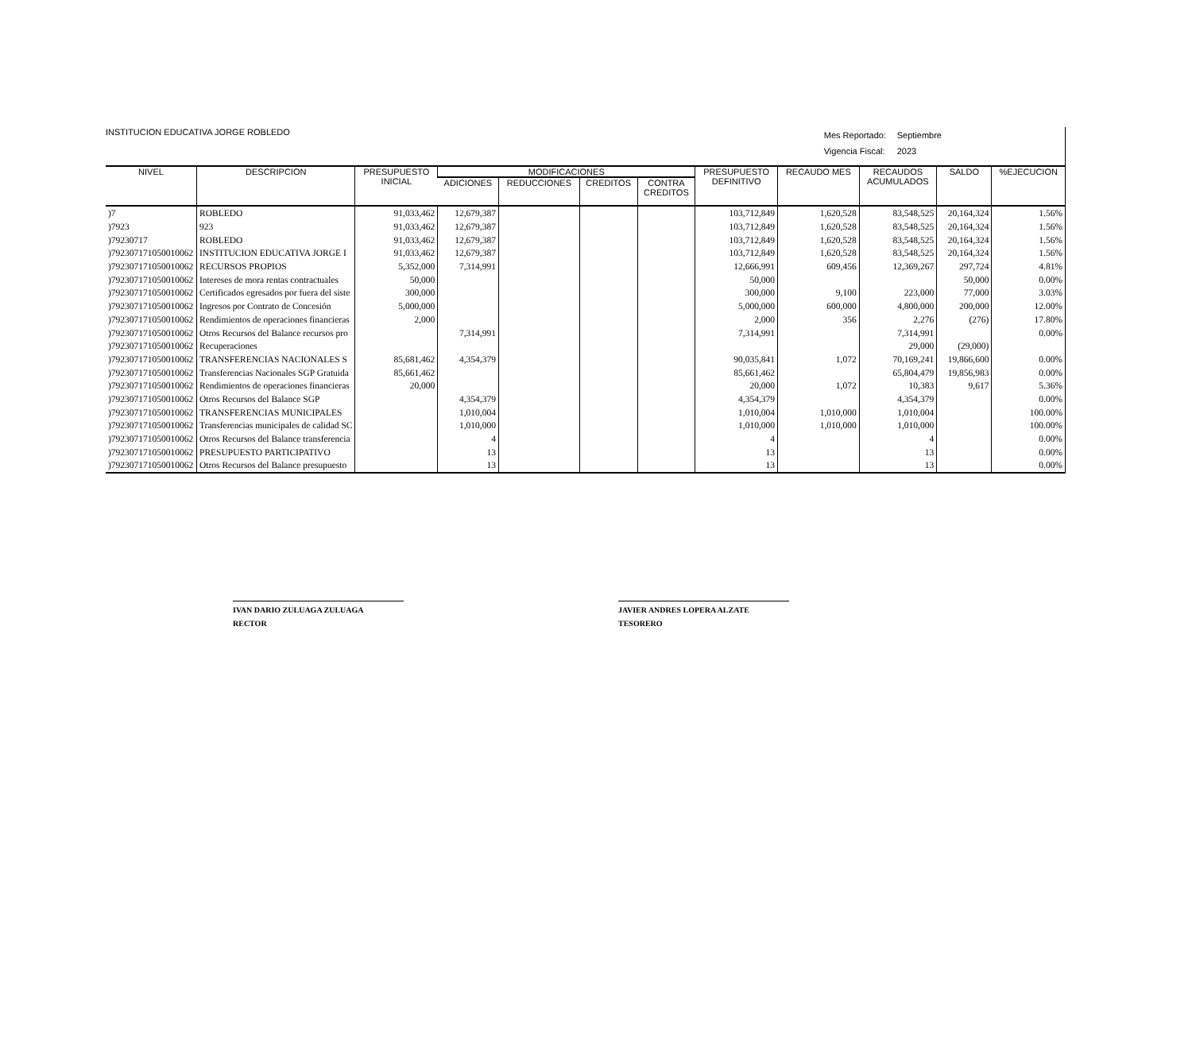INSTITUCION EDUCATIVA JORGE ROBLEDO
Mes Reportado: Septiembre
Vigencia Fiscal: 2023
| NIVEL | DESCRIPCION | PRESUPUESTO INICIAL | MODIFICACIONES | | | | PRESUPUESTO DEFINITIVO | RECAUDO MES | RECAUDOS ACUMULADOS | SALDO | %EJECUCION |
| --- | --- | --- | --- | --- | --- | --- | --- | --- | --- | --- | --- |
| | | | ADICIONES | REDUCCIONES | CREDITOS | CONTRA CREDITOS | | | | | |
| )7 | ROBLEDO | 91,033,462 | 12,679,387 | | | | 103,712,849 | 1,620,528 | 83,548,525 | 20,164,324 | 1.56% |
| )7923 | 923 | 91,033,462 | 12,679,387 | | | | 103,712,849 | 1,620,528 | 83,548,525 | 20,164,324 | 1.56% |
| )79230717 | ROBLEDO | 91,033,462 | 12,679,387 | | | | 103,712,849 | 1,620,528 | 83,548,525 | 20,164,324 | 1.56% |
| )792307171050010062 | INSTITUCION EDUCATIVA JORGE I | 91,033,462 | 12,679,387 | | | | 103,712,849 | 1,620,528 | 83,548,525 | 20,164,324 | 1.56% |
| )792307171050010062 | RECURSOS PROPIOS | 5,352,000 | 7,314,991 | | | | 12,666,991 | 609,456 | 12,369,267 | 297,724 | 4.81% |
| )792307171050010062 | Intereses de mora rentas contractuales | 50,000 | | | | | 50,000 | | | 50,000 | 0.00% |
| )792307171050010062 | Certificados egresados por fuera del siste | 300,000 | | | | | 300,000 | 9,100 | 223,000 | 77,000 | 3.03% |
| )792307171050010062 | Ingresos por Contrato de Concesión | 5,000,000 | | | | | 5,000,000 | 600,000 | 4,800,000 | 200,000 | 12.00% |
| )792307171050010062 | Rendimientos de operaciones financieras | 2,000 | | | | | 2,000 | 356 | 2,276 | (276) | 17.80% |
| )792307171050010062 | Otros Recursos del Balance recursos pro | | 7,314,991 | | | | 7,314,991 | | 7,314,991 | | 0.00% |
| )792307171050010062 | Recuperaciones | | | | | | | | 29,000 | (29,000) | |
| )792307171050010062 | TRANSFERENCIAS NACIONALES S | 85,681,462 | 4,354,379 | | | | 90,035,841 | 1,072 | 70,169,241 | 19,866,600 | 0.00% |
| )792307171050010062 | Transferencias Nacionales SGP Gratuida | 85,661,462 | | | | | 85,661,462 | | 65,804,479 | 19,856,983 | 0.00% |
| )792307171050010062 | Rendimientos de operaciones financieras | 20,000 | | | | | 20,000 | 1,072 | 10,383 | 9,617 | 5.36% |
| )792307171050010062 | Otros Recursos del Balance SGP | | 4,354,379 | | | | 4,354,379 | | 4,354,379 | | 0.00% |
| )792307171050010062 | TRANSFERENCIAS MUNICIPALES | | 1,010,004 | | | | 1,010,004 | 1,010,000 | 1,010,004 | | 100.00% |
| )792307171050010062 | Transferencias municipales de calidad SC | | 1,010,000 | | | | 1,010,000 | 1,010,000 | 1,010,000 | | 100.00% |
| )792307171050010062 | Otros Recursos del Balance transferencia | | 4 | | | | 4 | | 4 | | 0.00% |
| )792307171050010062 | PRESUPUESTO PARTICIPATIVO | | 13 | | | | 13 | | 13 | | 0.00% |
| )792307171050010062 | Otros Recursos del Balance presupuesto | | 13 | | | | 13 | | 13 | | 0.00% |
IVAN DARIO ZULUAGA ZULUAGA
RECTOR
JAVIER ANDRES LOPERA ALZATE
TESORERO